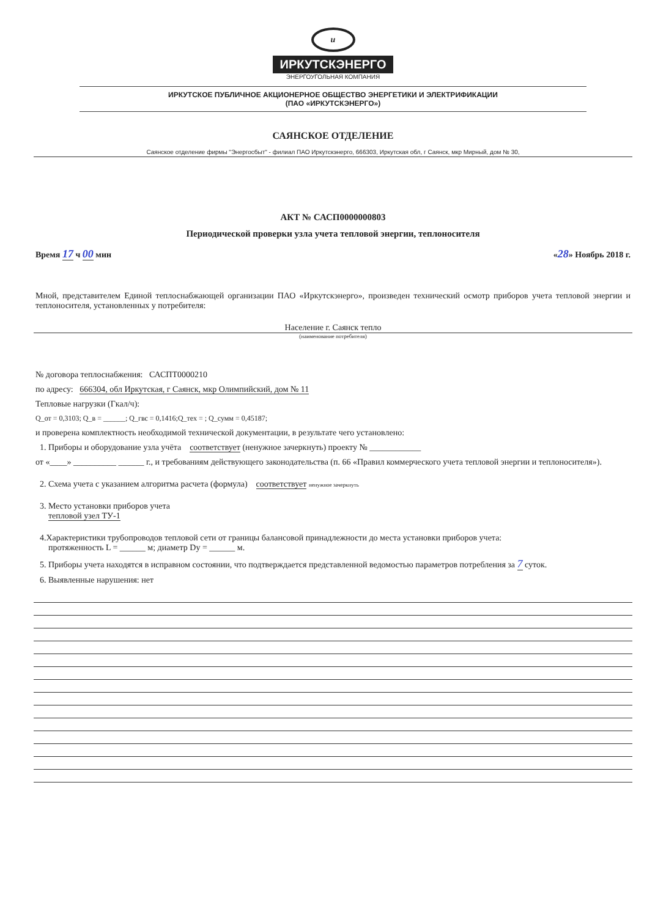и
ИРКУТСКЭНЕРГО
ЭНЕРГОУГОЛЬНАЯ КОМПАНИЯ
ИРКУТСКОЕ ПУБЛИЧНОЕ АКЦИОНЕРНОЕ ОБЩЕСТВО ЭНЕРГЕТИКИ И ЭЛЕКТРИФИКАЦИИ
(ПАО «ИРКУТСКЭНЕРГО»)
САЯНСКОЕ ОТДЕЛЕНИЕ
Саянское отделение фирмы "Энергосбыт" - филиал ПАО Иркутскэнерго, 666303, Иркутская обл, г Саянск, мкр Мирный, дом № 30,
АКТ № САСП0000000803
Периодической проверки узла учета тепловой энергии, теплоносителя
Время 17 ч 00 мин «28» Ноябрь 2018 г.
Мной, представителем Единой теплоснабжающей организации ПАО «Иркутскэнерго», произведен технический осмотр приборов учета тепловой энергии и теплоносителя, установленных у потребителя:
Население г. Саянск тепло
(наименование потребителя)
№ договора теплоснабжения: САСПТ0000210
по адресу: 666304, обл Иркутская, г Саянск, мкр Олимпийский, дом № 11
Тепловые нагрузки (Гкал/ч):
Q_от = 0,3103; Q_в = ______; Q_гвс = 0,1416;Q_тех = ; Q_сумм = 0,45187;
и проверена комплектность необходимой технической документации, в результате чего установлено:
1. Приборы и оборудование узла учёта соответствует (ненужное зачеркнуть) проекту № ____________
от «____» __________ ______ г., и требованиям действующего законодательства (п. 66 «Правил коммерческого учета тепловой энергии и теплоносителя»).
2. Схема учета с указанием алгоритма расчета (формула) соответствует ненужное зачеркнуть
3. Место установки приборов учета
тепловой узел ТУ-1
4.Характеристики трубопроводов тепловой сети от границы балансовой принадлежности до места установки приборов учета:
протяженность L = ______ м; диаметр Dy = ______ м.
5. Приборы учета находятся в исправном состоянии, что подтверждается представленной ведомостью параметров потребления за 7 суток.
6. Выявленные нарушения: нет